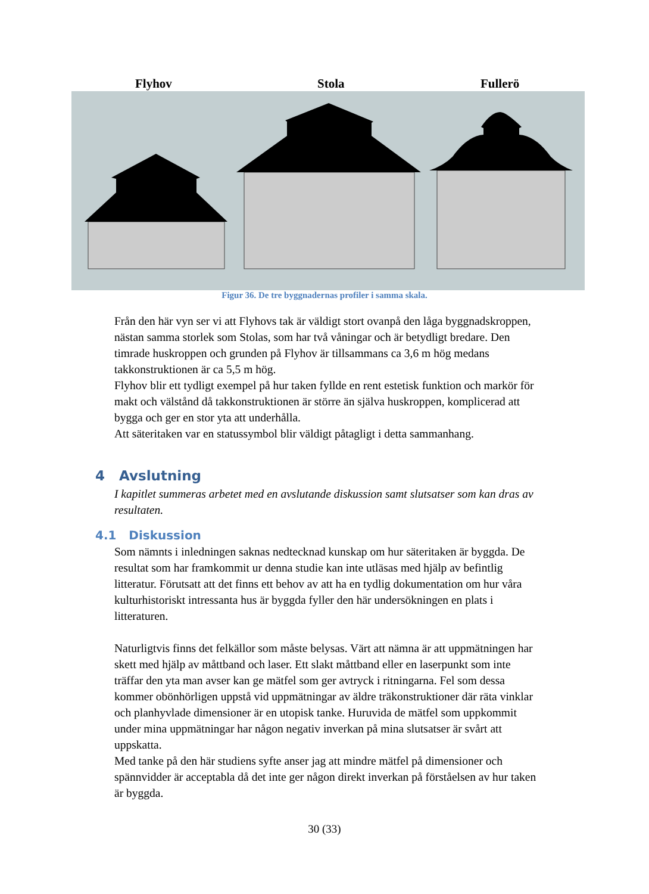Flyhov Stola Fullerö
Figur 36. De tre byggnadernas profiler i samma skala.
Från den här vyn ser vi att Flyhovs tak är väldigt stort ovanpå den låga byggnadskroppen, nästan samma storlek som Stolas, som har två våningar och är betydligt bredare. Den timrade huskroppen och grunden på Flyhov är tillsammans ca 3,6 m hög medans takkonstruktionen är ca 5,5 m hög.
Flyhov blir ett tydligt exempel på hur taken fyllde en rent estetisk funktion och markör för makt och välstånd då takkonstruktionen är större än själva huskroppen, komplicerad att bygga och ger en stor yta att underhålla.
Att säteritaken var en statussymbol blir väldigt påtagligt i detta sammanhang.
4 Avslutning
I kapitlet summeras arbetet med en avslutande diskussion samt slutsatser som kan dras av resultaten.
4.1 Diskussion
Som nämnts i inledningen saknas nedtecknad kunskap om hur säteritaken är byggda. De resultat som har framkommit ur denna studie kan inte utläsas med hjälp av befintlig litteratur. Förutsatt att det finns ett behov av att ha en tydlig dokumentation om hur våra kulturhistoriskt intressanta hus är byggda fyller den här undersökningen en plats i litteraturen.
Naturligtvis finns det felkällor som måste belysas. Värt att nämna är att uppmätningen har skett med hjälp av måttband och laser. Ett slakt måttband eller en laserpunkt som inte träffar den yta man avser kan ge mätfel som ger avtryck i ritningarna. Fel som dessa kommer obönhörligen uppstå vid uppmätningar av äldre träkonstruktioner där räta vinklar och planhyvlade dimensioner är en utopisk tanke. Huruvida de mätfel som uppkommit under mina uppmätningar har någon negativ inverkan på mina slutsatser är svårt att uppskatta.
Med tanke på den här studiens syfte anser jag att mindre mätfel på dimensioner och spännvidder är acceptabla då det inte ger någon direkt inverkan på förståelsen av hur taken är byggda.
30 (33)